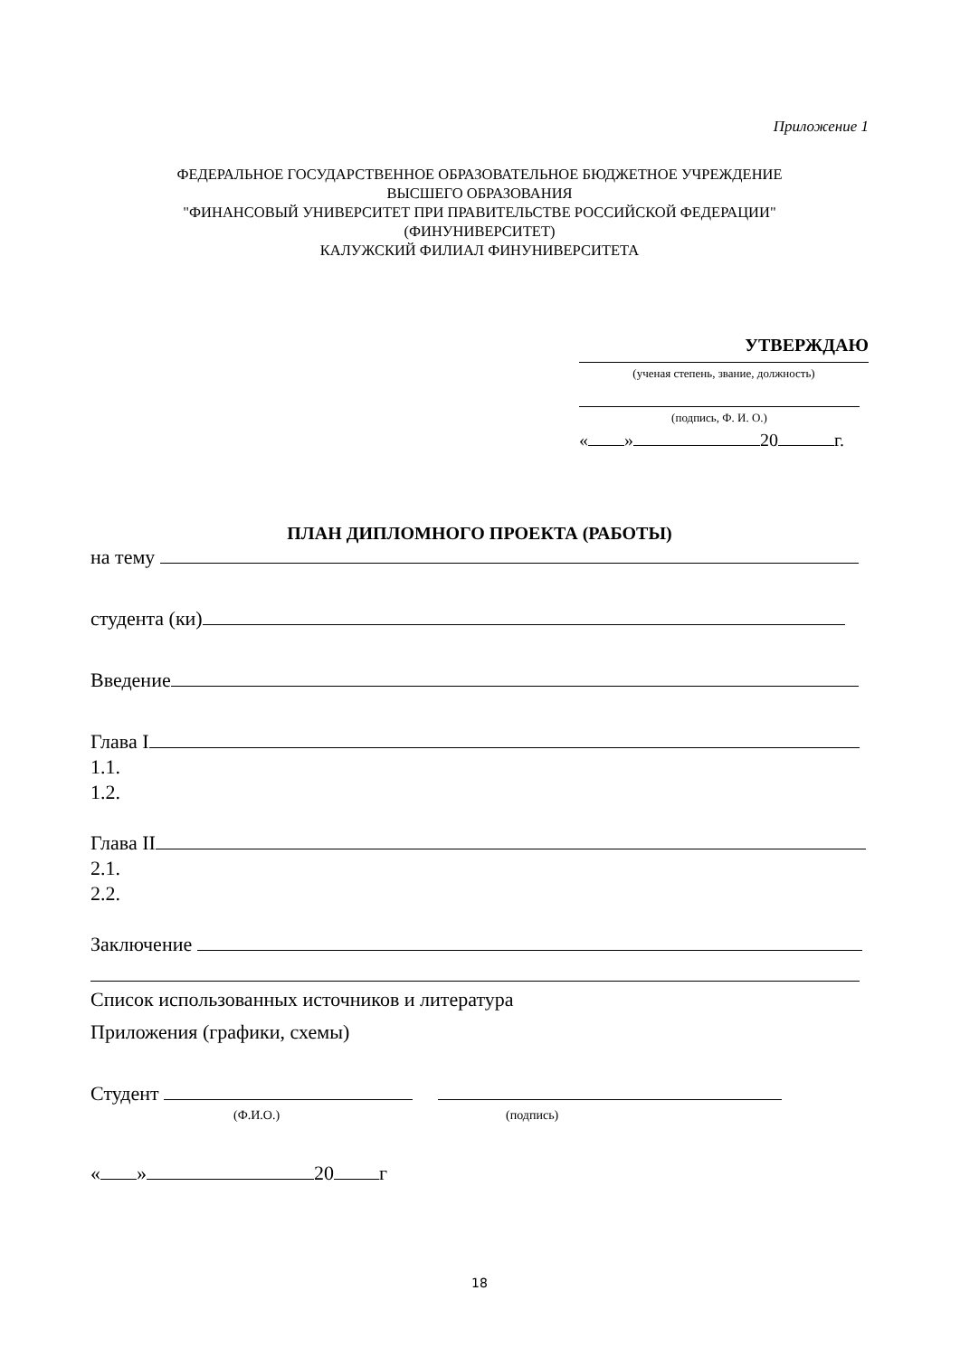Приложение 1
ФЕДЕРАЛЬНОЕ ГОСУДАРСТВЕННОЕ ОБРАЗОВАТЕЛЬНОЕ БЮДЖЕТНОЕ УЧРЕЖДЕНИЕ
ВЫСШЕГО ОБРАЗОВАНИЯ
"ФИНАНСОВЫЙ УНИВЕРСИТЕТ ПРИ ПРАВИТЕЛЬСТВЕ РОССИЙСКОЙ ФЕДЕРАЦИИ"
(ФИНУНИВЕРСИТЕТ)
КАЛУЖСКИЙ ФИЛИАЛ ФИНУНИВЕРСИТЕТА
УТВЕРЖДАЮ
(ученая степень, звание, должность)
(подпись, Ф. И. О.)
« » 20 г.
ПЛАН ДИПЛОМНОГО ПРОЕКТА (РАБОТЫ)
на тему
студента (ки)
Введение
Глава I
1.1.
1.2.
Глава II
2.1.
2.2.
Заключение
Список использованных источников и литература
Приложения (графики, схемы)
Студент
(Ф.И.О.) (подпись)
« » 20 г
18